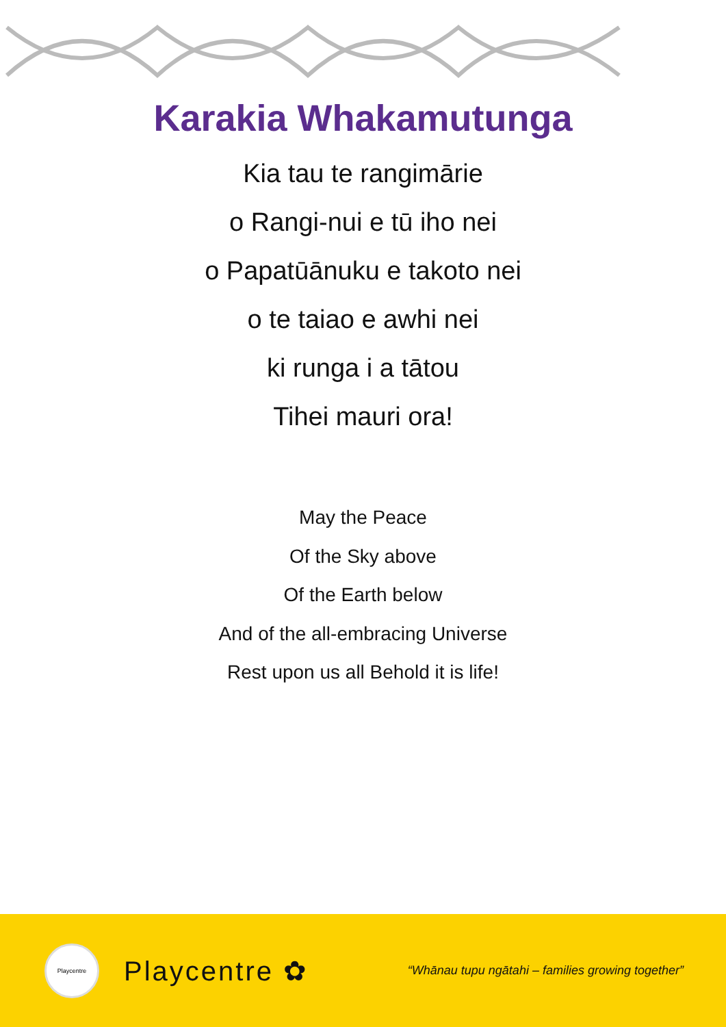Karakia Whakamutunga
Kia tau te rangimārie
o Rangi-nui e tū iho nei
o Papatūānuku e takoto nei
o te taiao e awhi nei
ki runga i a tātou
Tihei mauri ora!
May the Peace
Of the Sky above
Of the Earth below
And of the all-embracing Universe
Rest upon us all Behold it is life!
Playcentre
Playcentre ✿
“Whānau tupu ngātahi – families growing together”